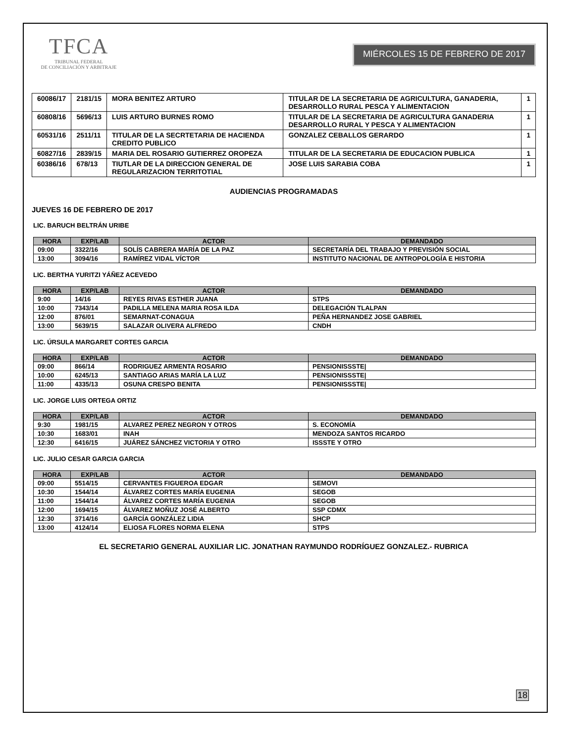TFCA
TRIBUNAL FEDERAL
DE CONCILIACIÓN Y ARBITRAJE
MIÉRCOLES 15 DE FEBRERO DE 2017
| 60086/17 | 2181/15 | MORA BENITEZ ARTURO | TITULAR DE LA SECRETARIA DE AGRICULTURA, GANADERIA, DESARROLLO RURAL PESCA Y ALIMENTACION | 1 |
| 60808/16 | 5696/13 | LUIS ARTURO BURNES ROMO | TITULAR DE LA SECRETARIA DE AGRICULTURA GANADERIA DESARROLLO RURAL Y PESCA Y ALIMENTACION | 1 |
| 60531/16 | 2511/11 | TITULAR DE LA SECRTETARIA DE HACIENDA CREDITO PUBLICO | GONZALEZ CEBALLOS GERARDO | 1 |
| 60827/16 | 2839/15 | MARIA DEL ROSARIO GUTIERREZ OROPEZA | TITULAR DE LA SECRETARIA DE EDUCACION PUBLICA | 1 |
| 60386/16 | 678/13 | TIUTLAR DE LA DIRECCION GENERAL DE REGULARIZACION TERRITOTIAL | JOSE LUIS SARABIA COBA | 1 |
AUDIENCIAS PROGRAMADAS
JUEVES 16 DE FEBRERO DE 2017
LIC. BARUCH BELTRÁN URIBE
| HORA | EXP/LAB | ACTOR | DEMANDADO |
| --- | --- | --- | --- |
| 09:00 | 3322/16 | SOLÍS CABRERA MARÍA DE LA PAZ | SECRETARÍA DEL TRABAJO Y PREVISIÓN SOCIAL |
| 13:00 | 3094/16 | RAMÍREZ VIDAL VÍCTOR | INSTITUTO NACIONAL DE ANTROPOLOGÍA E HISTORIA |
LIC. BERTHA YURITZI YÁÑEZ ACEVEDO
| HORA | EXP/LAB | ACTOR | DEMANDADO |
| --- | --- | --- | --- |
| 9:00 | 14/16 | REYES RIVAS ESTHER JUANA | STPS |
| 10:00 | 7343/14 | PADILLA MELENA MARIA ROSA ILDA | DELEGACIÓN TLALPAN |
| 12:00 | 876/01 | SEMARNAT-CONAGUA | PEÑA HERNANDEZ JOSE GABRIEL |
| 13:00 | 5639/15 | SALAZAR OLIVERA ALFREDO | CNDH |
LIC. ÚRSULA MARGARET CORTES GARCIA
| HORA | EXP/LAB | ACTOR | DEMANDADO |
| --- | --- | --- | --- |
| 09:00 | 866/14 | RODRIGUEZ ARMENTA ROSARIO | PENSIONISSSTE/ |
| 10:00 | 6245/13 | SANTIAGO ARIAS MARÍA LA LUZ | PENSIONISSSTE/ |
| 11:00 | 4335/13 | OSUNA CRESPO BENITA | PENSIONISSSTE/ |
LIC. JORGE LUIS ORTEGA ORTIZ
| HORA | EXP/LAB | ACTOR | DEMANDADO |
| --- | --- | --- | --- |
| 9:30 | 1981/15 | ALVAREZ PEREZ NEGRON Y OTROS | S. ECONOMÍA |
| 10:30 | 1683/01 | INAH | MENDOZA SANTOS RICARDO |
| 12:30 | 6416/15 | JUÁREZ SÁNCHEZ VICTORIA Y OTRO | ISSSTE Y OTRO |
LIC. JULIO CESAR GARCIA GARCIA
| HORA | EXP/LAB | ACTOR | DEMANDADO |
| --- | --- | --- | --- |
| 09:00 | 5514/15 | CERVANTES FIGUEROA EDGAR | SEMOVI |
| 10:30 | 1544/14 | ÁLVAREZ CORTES MARÍA EUGENIA | SEGOB |
| 11:00 | 1544/14 | ÁLVAREZ CORTES MARÍA EUGENIA | SEGOB |
| 12:00 | 1694/15 | ÁLVAREZ MOÑUZ JOSÉ ALBERTO | SSP CDMX |
| 12:30 | 3714/16 | GARCÍA GONZÁLEZ LIDIA | SHCP |
| 13:00 | 4124/14 | ELIOSA FLORES NORMA ELENA | STPS |
EL SECRETARIO GENERAL AUXILIAR LIC. JONATHAN RAYMUNDO RODRÍGUEZ GONZALEZ.- RUBRICA
18